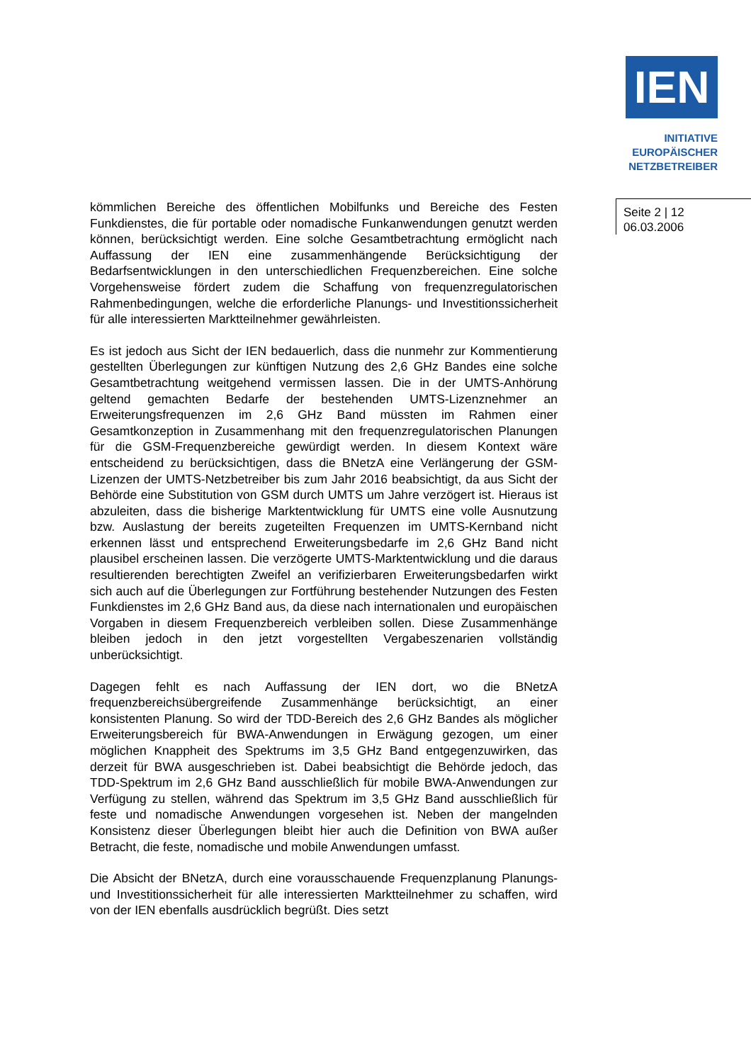IEN
INITIATIVE
EUROPÄISCHER
NETZBETREIBER
kömmlichen Bereiche des öffentlichen Mobilfunks und Bereiche des Festen Funkdienstes, die für portable oder nomadische Funkanwendungen genutzt werden können, berücksichtigt werden. Eine solche Gesamtbetrachtung ermöglicht nach Auffassung der IEN eine zusammenhängende Berücksichtigung der Bedarfsentwicklungen in den unterschiedlichen Frequenzbereichen. Eine solche Vorgehensweise fördert zudem die Schaffung von frequenzregulatorischen Rahmenbedingungen, welche die erforderliche Planungs- und Investitionssicherheit für alle interessierten Marktteilnehmer gewährleisten.
Es ist jedoch aus Sicht der IEN bedauerlich, dass die nunmehr zur Kommentierung gestellten Überlegungen zur künftigen Nutzung des 2,6 GHz Bandes eine solche Gesamtbetrachtung weitgehend vermissen lassen. Die in der UMTS-Anhörung geltend gemachten Bedarfe der bestehenden UMTS-Lizenznehmer an Erweiterungsfrequenzen im 2,6 GHz Band müssten im Rahmen einer Gesamtkonzeption in Zusammenhang mit den frequenzregulatorischen Planungen für die GSM-Frequenzbereiche gewürdigt werden. In diesem Kontext wäre entscheidend zu berücksichtigen, dass die BNetzA eine Verlängerung der GSM-Lizenzen der UMTS-Netzbetreiber bis zum Jahr 2016 beabsichtigt, da aus Sicht der Behörde eine Substitution von GSM durch UMTS um Jahre verzögert ist. Hieraus ist abzuleiten, dass die bisherige Marktentwicklung für UMTS eine volle Ausnutzung bzw. Auslastung der bereits zugeteilten Frequenzen im UMTS-Kernband nicht erkennen lässt und entsprechend Erweiterungsbedarfe im 2,6 GHz Band nicht plausibel erscheinen lassen. Die verzögerte UMTS-Marktentwicklung und die daraus resultierenden berechtigten Zweifel an verifizierbaren Erweiterungsbedarfen wirkt sich auch auf die Überlegungen zur Fortführung bestehender Nutzungen des Festen Funkdienstes im 2,6 GHz Band aus, da diese nach internationalen und europäischen Vorgaben in diesem Frequenzbereich verbleiben sollen. Diese Zusammenhänge bleiben jedoch in den jetzt vorgestellten Vergabeszenarien vollständig unberücksichtigt.
Dagegen fehlt es nach Auffassung der IEN dort, wo die BNetzA frequenzbereichsübergreifende Zusammenhänge berücksichtigt, an einer konsistenten Planung. So wird der TDD-Bereich des 2,6 GHz Bandes als möglicher Erweiterungsbereich für BWA-Anwendungen in Erwägung gezogen, um einer möglichen Knappheit des Spektrums im 3,5 GHz Band entgegenzuwirken, das derzeit für BWA ausgeschrieben ist. Dabei beabsichtigt die Behörde jedoch, das TDD-Spektrum im 2,6 GHz Band ausschließlich für mobile BWA-Anwendungen zur Verfügung zu stellen, während das Spektrum im 3,5 GHz Band ausschließlich für feste und nomadische Anwendungen vorgesehen ist. Neben der mangelnden Konsistenz dieser Überlegungen bleibt hier auch die Definition von BWA außer Betracht, die feste, nomadische und mobile Anwendungen umfasst.
Die Absicht der BNetzA, durch eine vorausschauende Frequenzplanung Planungs- und Investitionssicherheit für alle interessierten Marktteilnehmer zu schaffen, wird von der IEN ebenfalls ausdrücklich begrüßt. Dies setzt
Seite 2 | 12
06.03.2006